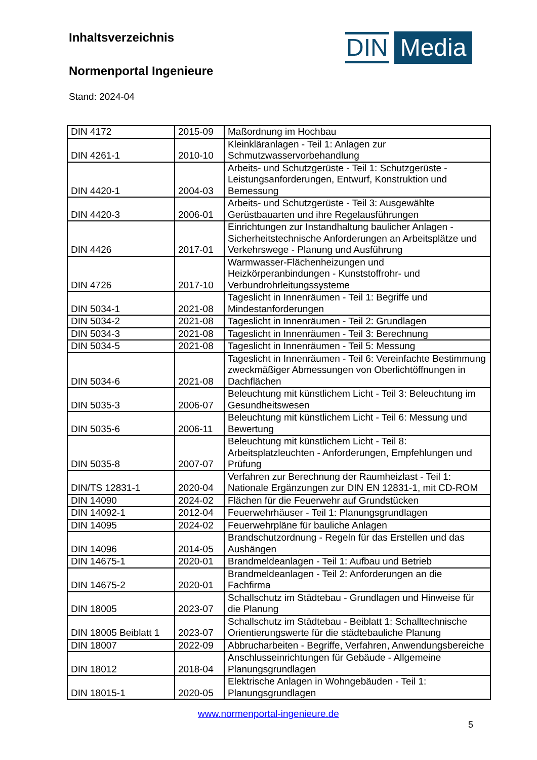Inhaltsverzeichnis
Normenportal Ingenieure
Stand: 2024-04
DIN Media
| DIN 4172 | 2015-09 | Maßordnung im Hochbau |
| DIN 4261-1 | 2010-10 | Kleinkläranlagen - Teil 1: Anlagen zur Schmutzwasservorbehandlung |
| DIN 4420-1 | 2004-03 | Arbeits- und Schutzgerüste - Teil 1: Schutzgerüste - Leistungsanforderungen, Entwurf, Konstruktion und Bemessung |
| DIN 4420-3 | 2006-01 | Arbeits- und Schutzgerüste - Teil 3: Ausgewählte Gerüstbauarten und ihre Regelausführungen |
| DIN 4426 | 2017-01 | Einrichtungen zur Instandhaltung baulicher Anlagen - Sicherheitstechnische Anforderungen an Arbeitsplätze und Verkehrswege - Planung und Ausführung |
| DIN 4726 | 2017-10 | Warmwasser-Flächenheizungen und Heizkörperanbindungen - Kunststoffrohr- und Verbundrohrleitungssysteme |
| DIN 5034-1 | 2021-08 | Tageslicht in Innenräumen - Teil 1: Begriffe und Mindestanforderungen |
| DIN 5034-2 | 2021-08 | Tageslicht in Innenräumen - Teil 2: Grundlagen |
| DIN 5034-3 | 2021-08 | Tageslicht in Innenräumen - Teil 3: Berechnung |
| DIN 5034-5 | 2021-08 | Tageslicht in Innenräumen - Teil 5: Messung |
| DIN 5034-6 | 2021-08 | Tageslicht in Innenräumen - Teil 6: Vereinfachte Bestimmung zweckmäßiger Abmessungen von Oberlichtöffnungen in Dachflächen |
| DIN 5035-3 | 2006-07 | Beleuchtung mit künstlichem Licht - Teil 3: Beleuchtung im Gesundheitswesen |
| DIN 5035-6 | 2006-11 | Beleuchtung mit künstlichem Licht - Teil 6: Messung und Bewertung |
| DIN 5035-8 | 2007-07 | Beleuchtung mit künstlichem Licht - Teil 8: Arbeitsplatzleuchten - Anforderungen, Empfehlungen und Prüfung |
| DIN/TS 12831-1 | 2020-04 | Verfahren zur Berechnung der Raumheizlast - Teil 1: Nationale Ergänzungen zur DIN EN 12831-1, mit CD-ROM |
| DIN 14090 | 2024-02 | Flächen für die Feuerwehr auf Grundstücken |
| DIN 14092-1 | 2012-04 | Feuerwehrhäuser - Teil 1: Planungsgrundlagen |
| DIN 14095 | 2024-02 | Feuerwehrpläne für bauliche Anlagen |
| DIN 14096 | 2014-05 | Brandschutzordnung - Regeln für das Erstellen und das Aushängen |
| DIN 14675-1 | 2020-01 | Brandmeldeanlagen - Teil 1: Aufbau und Betrieb |
| DIN 14675-2 | 2020-01 | Brandmeldeanlagen - Teil 2: Anforderungen an die Fachfirma |
| DIN 18005 | 2023-07 | Schallschutz im Städtebau - Grundlagen und Hinweise für die Planung |
| DIN 18005 Beiblatt 1 | 2023-07 | Schallschutz im Städtebau - Beiblatt 1: Schalltechnische Orientierungswerte für die städtebauliche Planung |
| DIN 18007 | 2022-09 | Abbrucharbeiten - Begriffe, Verfahren, Anwendungsbereiche |
| DIN 18012 | 2018-04 | Anschlusseinrichtungen für Gebäude - Allgemeine Planungsgrundlagen |
| DIN 18015-1 | 2020-05 | Elektrische Anlagen in Wohngebäuden - Teil 1: Planungsgrundlagen |
www.normenportal-ingenieure.de
5